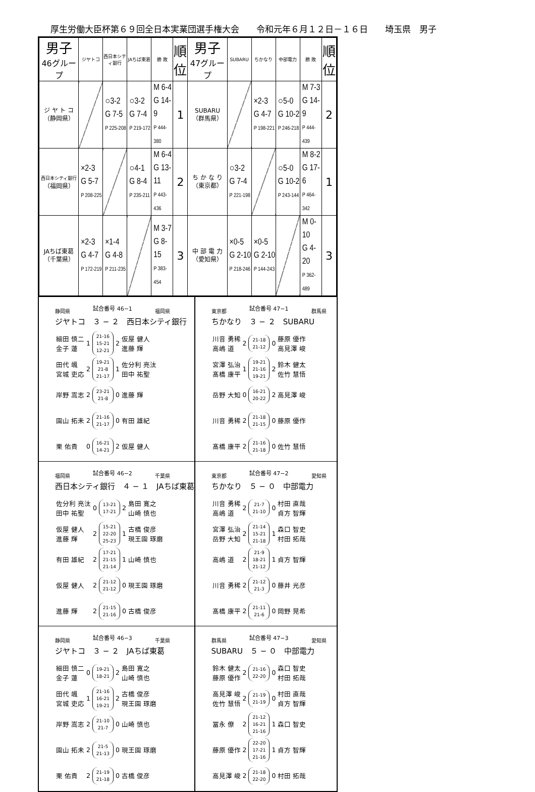厚生労働大臣杯第６９回全日本実業団選手権大会　　令和元年６月１２日－１６日　　埼玉県　男子
| 男子 46グループ | ジヤトコ | 西日本シティ銀行 | JAちば東葛 | 勝 敗 | 順 位 | 男子 47グループ | SUBARU | ちかなり | 中部電力 | 勝 敗 | 順 位 |
| --- | --- | --- | --- | --- | --- | --- | --- | --- | --- | --- | --- |
| ジ ヤ ト コ （静岡県） | | ○3-2 G 7-5 P 225-208 | ○3-2 G 7-4 P 219-172 | M 6-4 G 14-9 P 444-380 | 1 | SUBARU （群馬県） | | ×2-3 G 4-7 P 198-221 | ○5-0 G 10-2 P 246-218 | M 7-3 G 14-9 P 444-439 | 2 |
| 西日本シティ銀行 （福岡県） | ×2-3 G 5-7 P 208-225 | | ○4-1 G 8-4 P 235-211 | M 6-4 G 13-11 P 443-436 | 2 | ち か な り （東京都） | ○3-2 G 7-4 P 221-198 | | ○5-0 G 10-2 P 243-144 | M 8-2 G 17-6 P 464-342 | 1 |
| JAちば東葛 （千葉県） | ×2-3 G 4-7 P 172-219 | ×1-4 G 4-8 P 211-235 | | M 3-7 G 8-15 P 383-454 | 3 | 中 部 電 力 （愛知県） | ×0-5 G 2-10 P 218-246 | ×0-5 G 2-10 P 144-243 | | M 0-10 G 4-20 P 362-489 | 3 |
静岡県 試合番号 46−1 福岡県
ジヤトコ　３ − ２　西日本シティ銀行
| 細田 慎二 金子 蓮 | 1 | 21-16 15-21 12-21 | 2 | 仮屋 健人 進藤 輝 |
| 田代 颯 宮城 吏応 | 2 | 19-21 21-8 21-17 | 1 | 佐分利 亮汰 田中 祐聖 |
| 岸野 嵩志 | 2 | 23-21 21-8 | 0 | 進藤 輝 |
| 園山 拓未 | 2 | 21-16 21-17 | 0 | 有田 雄紀 |
| 栗 佑貴 | 0 | 16-21 14-21 | 2 | 仮屋 健人 |
東京都 試合番号 47−1 群馬県
ちかなり　３ − ２　SUBARU
| 川音 勇稀 高嶋 道 | 2 | 21-18 21-12 | 0 | 藤原 優作 高見澤 峻 |
| 宮澤 弘治 髙橋 康平 | 1 | 19-21 21-16 19-21 | 2 | 鈴木 健太 佐竹 慧悟 |
| 岳野 大知 | 0 | 16-21 20-22 | 2 | 高見澤 峻 |
| 川音 勇稀 | 2 | 21-18 21-15 | 0 | 藤原 優作 |
| 髙橋 康平 | 2 | 21-16 21-18 | 0 | 佐竹 慧悟 |
福岡県 試合番号 46−2 千葉県
西日本シティ銀行　４ − １　JAちば東葛
| 佐分利 亮汰 田中 祐聖 | 0 | 13-21 17-21 | 2 | 島田 寛之 山崎 慎也 |
| 仮屋 健人 進藤 輝 | 2 | 15-21 22-20 25-23 | 1 | 古橋 俊彦 現王園 琢磨 |
| 有田 雄紀 | 2 | 17-21 21-15 21-14 | 1 | 山崎 慎也 |
| 仮屋 健人 | 2 | 21-12 21-12 | 0 | 現王園 琢磨 |
| 進藤 輝 | 2 | 21-15 21-16 | 0 | 古橋 俊彦 |
東京都 試合番号 47−2 愛知県
ちかなり　５ − ０　中部電力
| 川音 勇稀 高嶋 道 | 2 | 21-7 21-10 | 0 | 村田 直哉 貞方 智輝 |
| 宮澤 弘治 岳野 大知 | 2 | 21-14 15-21 21-18 | 1 | 森口 智史 村田 拓哉 |
| 高嶋 道 | 2 | 21-9 18-21 21-12 | 1 | 貞方 智輝 |
| 川音 勇稀 | 2 | 21-12 21-3 | 0 | 藤井 光彦 |
| 髙橋 康平 | 2 | 21-11 21-6 | 0 | 岡野 晃希 |
静岡県 試合番号 46−3 千葉県
ジヤトコ　３ − ２　JAちば東葛
| 細田 慎二 金子 蓮 | 0 | 19-21 18-21 | 2 | 島田 寛之 山崎 慎也 |
| 田代 颯 宮城 吏応 | 1 | 21-16 16-21 19-21 | 2 | 古橋 俊彦 現王園 琢磨 |
| 岸野 嵩志 | 2 | 21-10 21-7 | 0 | 山崎 慎也 |
| 園山 拓未 | 2 | 21-5 21-13 | 0 | 現王園 琢磨 |
| 栗 佑貴 | 2 | 21-19 21-18 | 0 | 古橋 俊彦 |
群馬県 試合番号 47−3 愛知県
SUBARU　５ − ０　中部電力
| 鈴木 健太 藤原 優作 | 2 | 21-16 22-20 | 0 | 森口 智史 村田 拓哉 |
| 高見澤 峻 佐竹 慧悟 | 2 | 21-19 21-19 | 0 | 村田 直哉 貞方 智輝 |
| 冨永 僚 | 2 | 21-12 16-21 21-16 | 1 | 森口 智史 |
| 藤原 優作 | 2 | 22-20 17-21 21-16 | 1 | 貞方 智輝 |
| 高見澤 峻 | 2 | 21-18 22-20 | 0 | 村田 拓哉 |